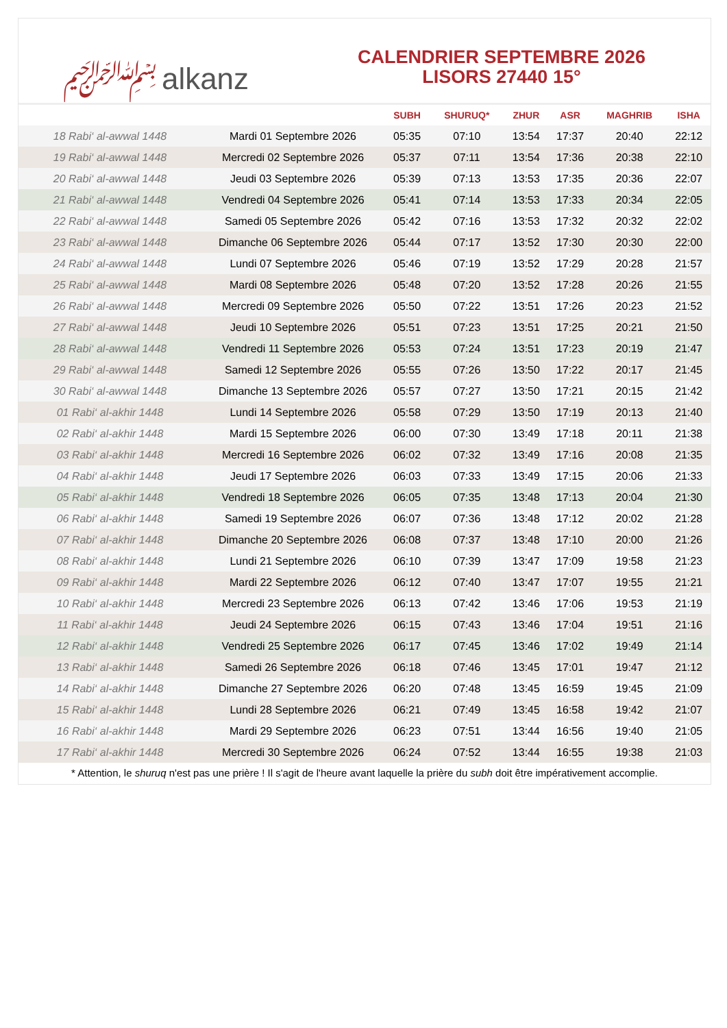﷽ alkanz
CALENDRIER SEPTEMBRE 2026
LISORS 27440 15°
| | | SUBH | SHURUQ* | ZHUR | ASR | MAGHRIB | ISHA |
| --- | --- | --- | --- | --- | --- | --- | --- |
| 18 Rabi‘ al-awwal 1448 | Mardi 01 Septembre 2026 | 05:35 | 07:10 | 13:54 | 17:37 | 20:40 | 22:12 |
| 19 Rabi‘ al-awwal 1448 | Mercredi 02 Septembre 2026 | 05:37 | 07:11 | 13:54 | 17:36 | 20:38 | 22:10 |
| 20 Rabi‘ al-awwal 1448 | Jeudi 03 Septembre 2026 | 05:39 | 07:13 | 13:53 | 17:35 | 20:36 | 22:07 |
| 21 Rabi‘ al-awwal 1448 | Vendredi 04 Septembre 2026 | 05:41 | 07:14 | 13:53 | 17:33 | 20:34 | 22:05 |
| 22 Rabi‘ al-awwal 1448 | Samedi 05 Septembre 2026 | 05:42 | 07:16 | 13:53 | 17:32 | 20:32 | 22:02 |
| 23 Rabi‘ al-awwal 1448 | Dimanche 06 Septembre 2026 | 05:44 | 07:17 | 13:52 | 17:30 | 20:30 | 22:00 |
| 24 Rabi‘ al-awwal 1448 | Lundi 07 Septembre 2026 | 05:46 | 07:19 | 13:52 | 17:29 | 20:28 | 21:57 |
| 25 Rabi‘ al-awwal 1448 | Mardi 08 Septembre 2026 | 05:48 | 07:20 | 13:52 | 17:28 | 20:26 | 21:55 |
| 26 Rabi‘ al-awwal 1448 | Mercredi 09 Septembre 2026 | 05:50 | 07:22 | 13:51 | 17:26 | 20:23 | 21:52 |
| 27 Rabi‘ al-awwal 1448 | Jeudi 10 Septembre 2026 | 05:51 | 07:23 | 13:51 | 17:25 | 20:21 | 21:50 |
| 28 Rabi‘ al-awwal 1448 | Vendredi 11 Septembre 2026 | 05:53 | 07:24 | 13:51 | 17:23 | 20:19 | 21:47 |
| 29 Rabi‘ al-awwal 1448 | Samedi 12 Septembre 2026 | 05:55 | 07:26 | 13:50 | 17:22 | 20:17 | 21:45 |
| 30 Rabi‘ al-awwal 1448 | Dimanche 13 Septembre 2026 | 05:57 | 07:27 | 13:50 | 17:21 | 20:15 | 21:42 |
| 01 Rabi‘ al-akhir 1448 | Lundi 14 Septembre 2026 | 05:58 | 07:29 | 13:50 | 17:19 | 20:13 | 21:40 |
| 02 Rabi‘ al-akhir 1448 | Mardi 15 Septembre 2026 | 06:00 | 07:30 | 13:49 | 17:18 | 20:11 | 21:38 |
| 03 Rabi‘ al-akhir 1448 | Mercredi 16 Septembre 2026 | 06:02 | 07:32 | 13:49 | 17:16 | 20:08 | 21:35 |
| 04 Rabi‘ al-akhir 1448 | Jeudi 17 Septembre 2026 | 06:03 | 07:33 | 13:49 | 17:15 | 20:06 | 21:33 |
| 05 Rabi‘ al-akhir 1448 | Vendredi 18 Septembre 2026 | 06:05 | 07:35 | 13:48 | 17:13 | 20:04 | 21:30 |
| 06 Rabi‘ al-akhir 1448 | Samedi 19 Septembre 2026 | 06:07 | 07:36 | 13:48 | 17:12 | 20:02 | 21:28 |
| 07 Rabi‘ al-akhir 1448 | Dimanche 20 Septembre 2026 | 06:08 | 07:37 | 13:48 | 17:10 | 20:00 | 21:26 |
| 08 Rabi‘ al-akhir 1448 | Lundi 21 Septembre 2026 | 06:10 | 07:39 | 13:47 | 17:09 | 19:58 | 21:23 |
| 09 Rabi‘ al-akhir 1448 | Mardi 22 Septembre 2026 | 06:12 | 07:40 | 13:47 | 17:07 | 19:55 | 21:21 |
| 10 Rabi‘ al-akhir 1448 | Mercredi 23 Septembre 2026 | 06:13 | 07:42 | 13:46 | 17:06 | 19:53 | 21:19 |
| 11 Rabi‘ al-akhir 1448 | Jeudi 24 Septembre 2026 | 06:15 | 07:43 | 13:46 | 17:04 | 19:51 | 21:16 |
| 12 Rabi‘ al-akhir 1448 | Vendredi 25 Septembre 2026 | 06:17 | 07:45 | 13:46 | 17:02 | 19:49 | 21:14 |
| 13 Rabi‘ al-akhir 1448 | Samedi 26 Septembre 2026 | 06:18 | 07:46 | 13:45 | 17:01 | 19:47 | 21:12 |
| 14 Rabi‘ al-akhir 1448 | Dimanche 27 Septembre 2026 | 06:20 | 07:48 | 13:45 | 16:59 | 19:45 | 21:09 |
| 15 Rabi‘ al-akhir 1448 | Lundi 28 Septembre 2026 | 06:21 | 07:49 | 13:45 | 16:58 | 19:42 | 21:07 |
| 16 Rabi‘ al-akhir 1448 | Mardi 29 Septembre 2026 | 06:23 | 07:51 | 13:44 | 16:56 | 19:40 | 21:05 |
| 17 Rabi‘ al-akhir 1448 | Mercredi 30 Septembre 2026 | 06:24 | 07:52 | 13:44 | 16:55 | 19:38 | 21:03 |
* Attention, le shuruq n'est pas une prière ! Il s'agit de l'heure avant laquelle la prière du subh doit être impérativement accomplie.